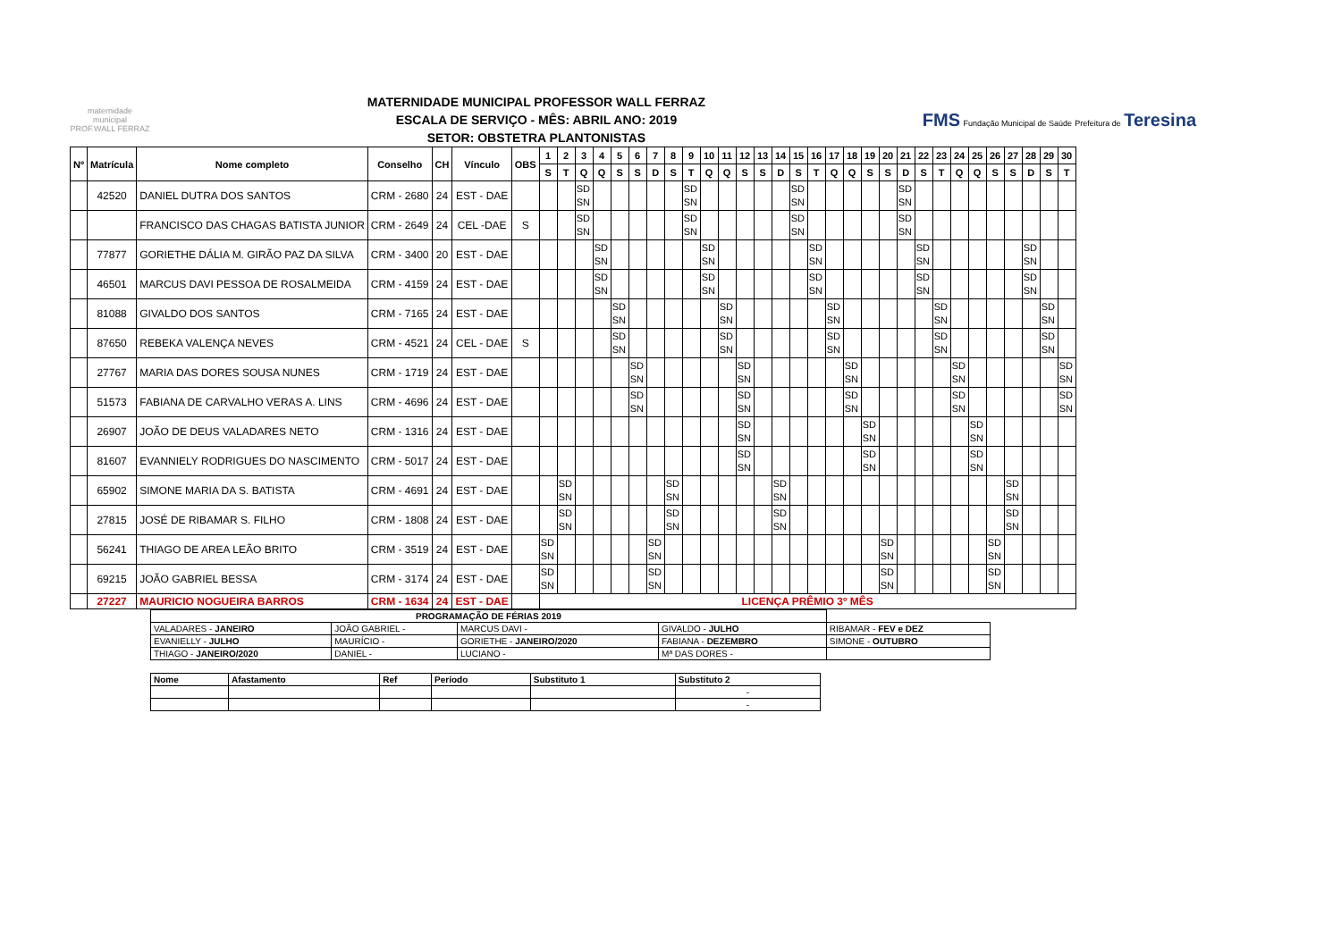maternidade municipal PROF.WALL FERRAZ
MATERNIDADE MUNICIPAL PROFESSOR WALL FERRAZ
ESCALA DE SERVIÇO - MÊS: ABRIL ANO: 2019
SETOR: OBSTETRA PLANTONISTAS
FMS Fundação Municipal de Saúde Prefeitura de Teresina
| Nº | Matrícula | Nome completo | Conselho | CH | Vínculo | OBS | 1 | 2 | 3 | 4 | 5 | 6 | 7 | 8 | 9 | 10 | 11 | 12 | 13 | 14 | 15 | 16 | 17 | 18 | 19 | 20 | 21 | 22 | 23 | 24 | 25 | 26 | 27 | 28 | 29 | 30 |
| --- | --- | --- | --- | --- | --- | --- | --- | --- | --- | --- | --- | --- | --- | --- | --- | --- | --- | --- | --- | --- | --- | --- | --- | --- | --- | --- | --- | --- | --- | --- | --- | --- | --- | --- | --- | --- |
| | | | | | | | S | T | Q | Q | S | S | D | S | T | Q | Q | S | S | D | S | T | Q | Q | S | S | D | S | T | Q | Q | S | S | D | S | T |
| | 42520 | DANIEL DUTRA DOS SANTOS | CRM - 2680 | 24 | EST - DAE | | | | SD SN | | | | | | SD SN | | | | | | SD SN | | | | | | SD SN | | | | | | | | | |
| | | FRANCISCO DAS CHAGAS BATISTA JUNIOR | CRM - 2649 | 24 | CEL -DAE | S | | | SD SN | | | | | | SD SN | | | | | | SD SN | | | | | | SD SN | | | | | | | | | |
| | 77877 | GORIETHE DÁLIA M. GIRÃO PAZ DA SILVA | CRM - 3400 | 20 | EST - DAE | | | | | SD SN | | | | | | SD SN | | | | | | SD SN | | | | | | SD SN | | | | | | SD SN | | |
| | 46501 | MARCUS DAVI PESSOA DE ROSALMEIDA | CRM - 4159 | 24 | EST - DAE | | | | | SD SN | | | | | | SD SN | | | | | | SD SN | | | | | | SD SN | | | | | | SD SN | | |
| | 81088 | GIVALDO DOS SANTOS | CRM - 7165 | 24 | EST - DAE | | | | | | SD SN | | | | | | SD SN | | | | | | SD SN | | | | | | SD SN | | | | | | SD SN | |
| | 87650 | REBEKA VALENÇA NEVES | CRM - 4521 | 24 | CEL - DAE | S | | | | | SD SN | | | | | | SD SN | | | | | | SD SN | | | | | | SD SN | | | | | | SD SN | |
| | 27767 | MARIA DAS DORES SOUSA NUNES | CRM - 1719 | 24 | EST - DAE | | | | | | | SD SN | | | | | | SD SN | | | | | | SD SN | | | | | | SD SN | | | | | | SD SN |
| | 51573 | FABIANA DE CARVALHO VERAS A. LINS | CRM - 4696 | 24 | EST - DAE | | | | | | | SD SN | | | | | | SD SN | | | | | | SD SN | | | | | | SD SN | | | | | | SD SN |
| | 26907 | JOÃO DE DEUS VALADARES NETO | CRM - 1316 | 24 | EST - DAE | | | | | | | | | | | | | SD SN | | | | | | | SD SN | | | | | | SD SN | | | | | |
| | 81607 | EVANNIELY RODRIGUES DO NASCIMENTO | CRM - 5017 | 24 | EST - DAE | | | | | | | | | | | | | SD SN | | | | | | | SD SN | | | | | | SD SN | | | | | |
| | 65902 | SIMONE MARIA DA S. BATISTA | CRM - 4691 | 24 | EST - DAE | | | SD SN | | | | | | SD SN | | | | | | SD SN | | | | | | | | | | | | | SD SN | | | |
| | 27815 | JOSÉ DE RIBAMAR S. FILHO | CRM - 1808 | 24 | EST - DAE | | | SD SN | | | | | | SD SN | | | | | | SD SN | | | | | | | | | | | | | SD SN | | | |
| | 56241 | THIAGO DE AREA LEÃO BRITO | CRM - 3519 | 24 | EST - DAE | | SD SN | | | | | | SD SN | | | | | | | | | | | | | SD SN | | | | | | SD SN | | | | |
| | 69215 | JOÃO GABRIEL BESSA | CRM - 3174 | 24 | EST - DAE | | SD SN | | | | | | SD SN | | | | | | | | | | | | | SD SN | | | | | | SD SN | | | | |
| | 27227 | MAURICIO NOGUEIRA BARROS | CRM - 1634 | 24 | EST - DAE | | LICENÇA PRÊMIO 3º MÊS | | | | | | | | | | | | | | | | | | | | | | | | | | | | | |
| PROGRAMAÇÃO DE FÉRIAS 2019 | | | | |
| --- | --- | --- | --- | --- |
| VALADARES - JANEIRO | JOÃO GABRIEL - | MARCUS DAVI - | GIVALDO - JULHO | RIBAMAR - FEV e DEZ |
| EVANIELLY - JULHO | MAURÍCIO - | GORIETHE - JANEIRO/2020 | FABIANA - DEZEMBRO | SIMONE - OUTUBRO |
| THIAGO - JANEIRO/2020 | DANIEL - | LUCIANO - | Mª DAS DORES - | |
| Nome | Afastamento | Ref | Período | Substituto 1 | Substituto 2 |
| --- | --- | --- | --- | --- | --- |
| | | | | | - |
| | | | | | - |